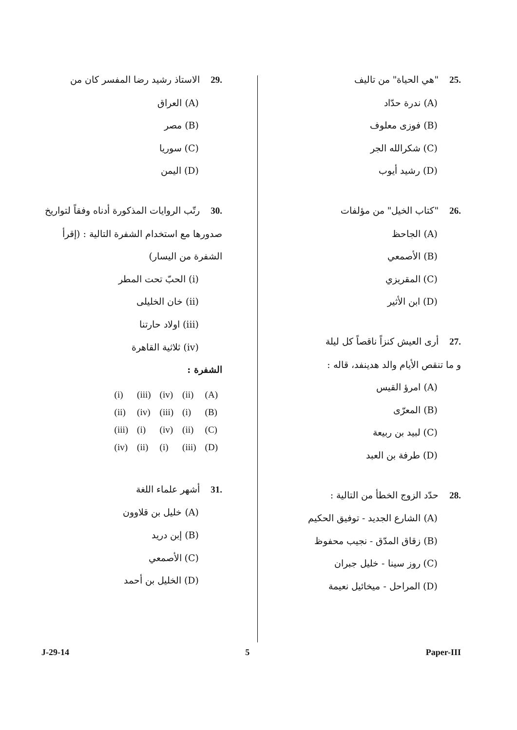.25"هي الحياة" من تاليف
(A) ندرة حدّاد
(B) فوزى معلوف
(C) شكرالله الجر
(D) رشيد أيوب
.26"كتاب الخيل" من مؤلفات
(A) الجاحظ
(B) الأصمعي
(C) المقريزي
(D) ابن الأثير
.27أرى العيش كنزاً ناقصاً كل ليلة
و ما تنقص الأيام والد هدينفد، قاله :
(A) امرؤ القيس
(B) المعرّى
(C) لبيد بن ربيعة
(D) طرفة بن العبد
.28حدّد الزوج الخطأ من التالية :
(A) الشارع الجديد - توفيق الحكيم
(B) زقاق المدّق - نجيب محفوظ
(C) روز سينا - خليل جبران
(D) المراحل - ميخائيل نعيمة
.29الاستاذ رشيد رضا المفسر كان من
(A) العراق
(B) مصر
(C) سوريا
(D) اليمن
.30رتّب الروايات المذكورة أدناه وفقاً لتواريخ
صدورها مع استخدام الشفرة التالية : (إقرأ
الشفرة من اليسار)
(i) الحبّ تحت المطر
(ii) خان الخليلى
(iii) اولاد حارتنا
(iv) ثلاثية القاهرة
الشفرة :
| (i) | (iii) | (iv) | (ii) | (A) |
| (ii) | (iv) | (iii) | (i) | (B) |
| (iii) | (i) | (iv) | (ii) | (C) |
| (iv) | (ii) | (i) | (iii) | (D) |
.31أشهر علماء اللغة
(A) خليل بن قلاوون
(B) إبن دريد
(C) الأصمعي
(D) الخليل بن أحمد
J-29-14 5 Paper-III